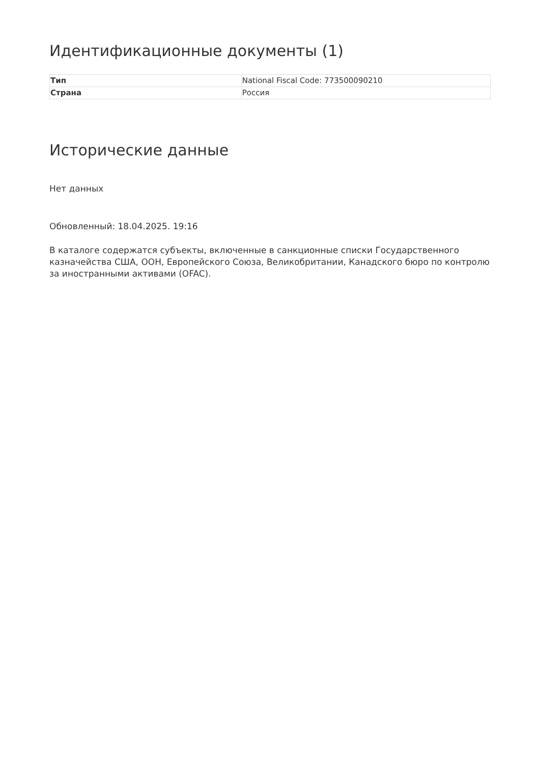Идентификационные документы (1)
| Тип | National Fiscal Code: 773500090210 |
| Страна | Россия |
Исторические данные
Нет данных
Обновленный: 18.04.2025. 19:16
В каталоге содержатся субъекты, включенные в санкционные списки Государственного казначейства США, ООН, Европейского Союза, Великобритании, Канадского бюро по контролю за иностранными активами (OFAC).